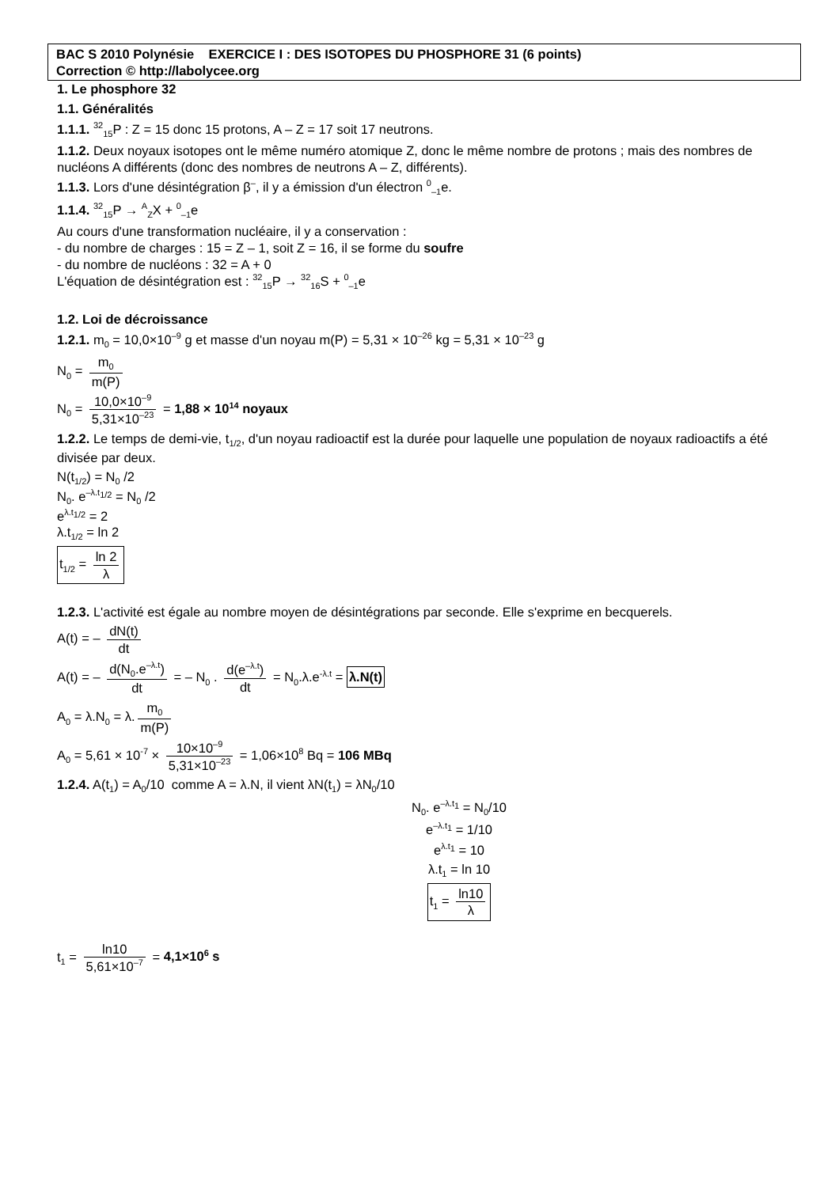BAC S 2010 Polynésie EXERCICE I : DES ISOTOPES DU PHOSPHORE 31 (6 points)
Correction © http://labolycee.org
1. Le phosphore 32
1.1. Généralités
1.1.1. <sup>32</sup><sub>15</sub>P : Z = 15 donc 15 protons, A – Z = 17 soit 17 neutrons.
1.1.2. Deux noyaux isotopes ont le même numéro atomique Z, donc le même nombre de protons ; mais des nombres de nucléons A différents (donc des nombres de neutrons A – Z, différents).
1.1.3. Lors d'une désintégration β<sup>–</sup>, il y a émission d'un électron <sup>0</sup><sub>–1</sub>e.
1.1.4. <sup>32</sup><sub>15</sub>P → <sup>A</sup><sub>Z</sub>X + <sup>0</sup><sub>–1</sub>e
Au cours d'une transformation nucléaire, il y a conservation :
- du nombre de charges : 15 = Z – 1, soit Z = 16, il se forme du soufre
- du nombre de nucléons : 32 = A + 0
L'équation de désintégration est : <sup>32</sup><sub>15</sub>P → <sup>32</sup><sub>16</sub>S + <sup>0</sup><sub>–1</sub>e
1.2. Loi de décroissance
1.2.1. m<sub>0</sub> = 10,0×10<sup>–9</sup> g et masse d'un noyau m(P) = 5,31 × 10<sup>–26</sup> kg = 5,31 × 10<sup>–23</sup> g
N<sub>0</sub> = m<sub>0</sub> m(P)
N<sub>0</sub> = 10,0×10<sup>–9</sup> 5,31×10<sup>–23</sup> = 1,88 × 10<sup>14</sup> noyaux
1.2.2. Le temps de demi-vie, t<sub>1/2</sub>, d'un noyau radioactif est la durée pour laquelle une population de noyaux radioactifs a été divisée par deux.
N(t<sub>1/2</sub>) = N<sub>0</sub> /2
N<sub>0</sub>. e<sup>–λ.t<sub>1/2</sub></sup> = N<sub>0</sub> /2
e<sup>λ.t<sub>1/2</sub></sup> = 2
λ.t<sub>1/2</sub> = ln 2
t<sub>1/2</sub> = ln 2 λ
1.2.3. L'activité est égale au nombre moyen de désintégrations par seconde. Elle s'exprime en becquerels.
A(t) = – dN(t) dt
A(t) = – d(N<sub>0</sub>.e<sup>–λ.t</sup>) dt = – N<sub>0</sub> . d(e<sup>–λ.t</sup>) dt = N<sub>0</sub>.λ.e<sup>-λ.t</sup> = λ.N(t)
A<sub>0</sub> = λ.N<sub>0</sub> = λ. m<sub>0</sub> m(P)
A<sub>0</sub> = 5,61 × 10<sup>-7</sup> × 10×10<sup>–9</sup> 5,31×10<sup>–23</sup> = 1,06×10<sup>8</sup> Bq = 106 MBq
1.2.4. A(t<sub>1</sub>) = A<sub>0</sub>/10 comme A = λ.N, il vient λN(t<sub>1</sub>) = λN<sub>0</sub>/10
N<sub>0</sub>. e<sup>–λ.t<sub>1</sub></sup> = N<sub>0</sub>/10
e<sup>–λ.t<sub>1</sub></sup> = 1/10
e<sup>λ.t<sub>1</sub></sup> = 10
λ.t<sub>1</sub> = ln 10
t<sub>1</sub> = ln10 λ
t<sub>1</sub> = ln10 5,61×10<sup>–7</sup> = 4,1×10<sup>6</sup> s